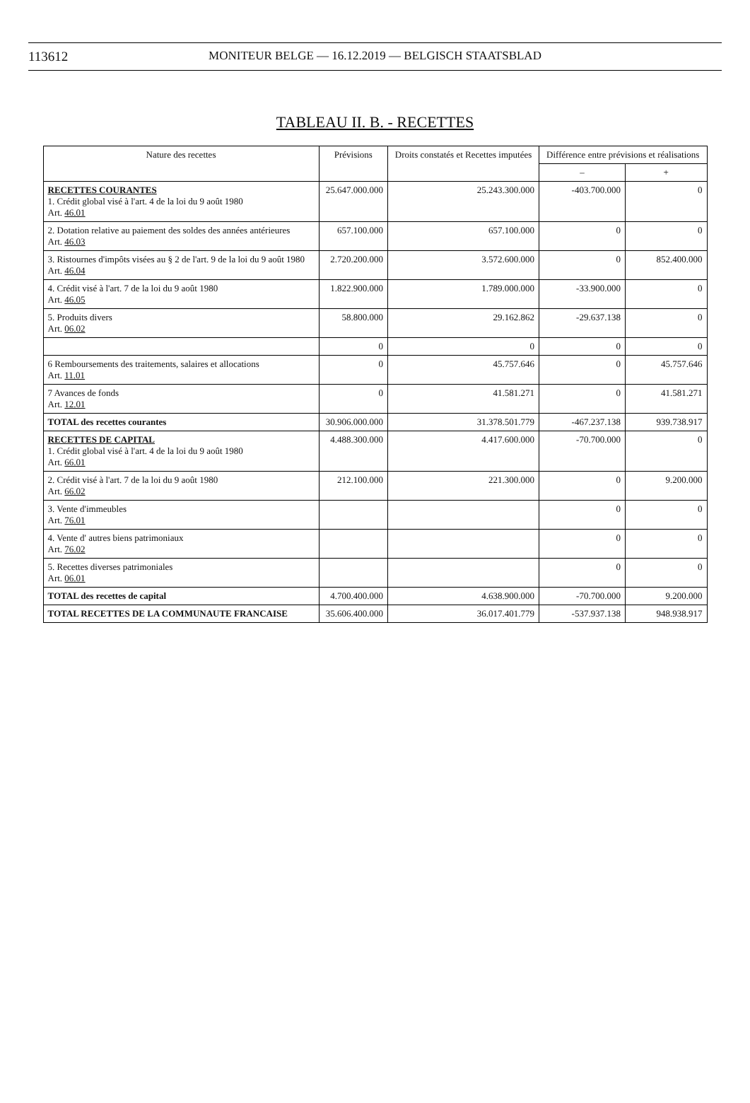113612 MONITEUR BELGE — 16.12.2019 — BELGISCH STAATSBLAD
TABLEAU II. B. - RECETTES
| Nature des recettes | Prévisions | Droits constatés et Recettes imputées | Différence entre prévisions et réalisations | |
| --- | --- | --- | --- | --- |
| | | | – | + |
| RECETTES COURANTES 1. Crédit global visé à l'art. 4 de la loi du 9 août 1980 Art. 46.01 | 25.647.000.000 | 25.243.300.000 | -403.700.000 | 0 |
| 2. Dotation relative au paiement des soldes des années antérieures Art. 46.03 | 657.100.000 | 657.100.000 | 0 | 0 |
| 3. Ristournes d'impôts visées au § 2 de l'art. 9 de la loi du 9 août 1980 Art. 46.04 | 2.720.200.000 | 3.572.600.000 | 0 | 852.400.000 |
| 4. Crédit visé à l'art. 7 de la loi du 9 août 1980 Art. 46.05 | 1.822.900.000 | 1.789.000.000 | -33.900.000 | 0 |
| 5. Produits divers Art. 06.02 | 58.800.000 | 29.162.862 | -29.637.138 | 0 |
| | 0 | 0 | 0 | 0 |
| 6 Remboursements des traitements, salaires et allocations Art. 11.01 | 0 | 45.757.646 | 0 | 45.757.646 |
| 7 Avances de fonds Art. 12.01 | 0 | 41.581.271 | 0 | 41.581.271 |
| TOTAL des recettes courantes | 30.906.000.000 | 31.378.501.779 | -467.237.138 | 939.738.917 |
| RECETTES DE CAPITAL 1. Crédit global visé à l'art. 4 de la loi du 9 août 1980 Art. 66.01 | 4.488.300.000 | 4.417.600.000 | -70.700.000 | 0 |
| 2. Crédit visé à l'art. 7 de la loi du 9 août 1980 Art. 66.02 | 212.100.000 | 221.300.000 | 0 | 9.200.000 |
| 3. Vente d'immeubles Art. 76.01 | | | 0 | 0 |
| 4. Vente d' autres biens patrimoniaux Art. 76.02 | | | 0 | 0 |
| 5. Recettes diverses patrimoniales Art. 06.01 | | | 0 | 0 |
| TOTAL des recettes de capital | 4.700.400.000 | 4.638.900.000 | -70.700.000 | 9.200.000 |
| TOTAL RECETTES DE LA COMMUNAUTE FRANCAISE | 35.606.400.000 | 36.017.401.779 | -537.937.138 | 948.938.917 |